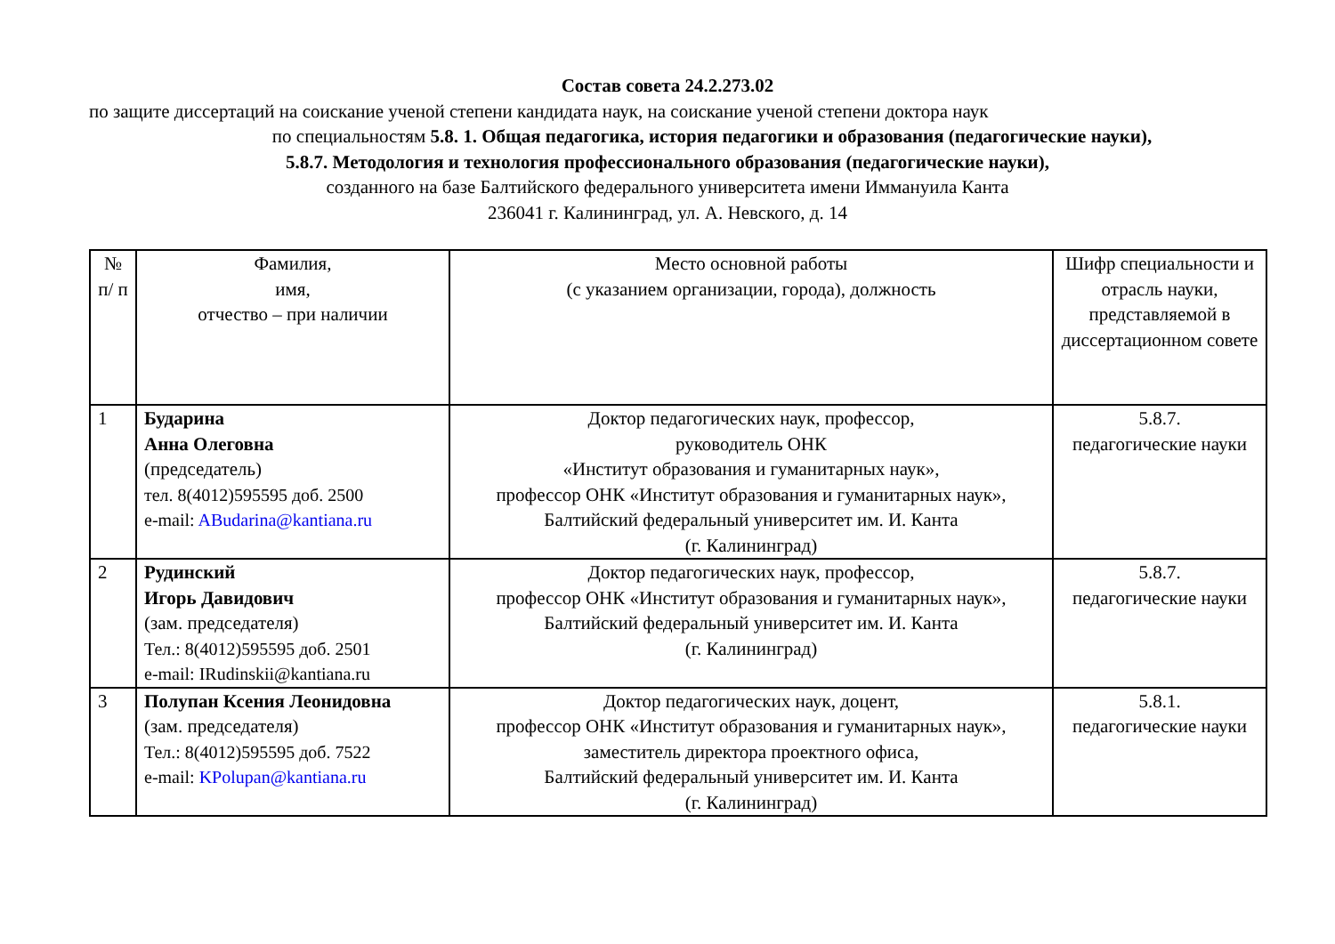Состав совета 24.2.273.02
по защите диссертаций на соискание ученой степени кандидата наук, на соискание ученой степени доктора наук
по специальностям 5.8. 1. Общая педагогика, история педагогики и образования (педагогические науки),
5.8.7. Методология и технология профессионального образования (педагогические науки),
созданного на базе Балтийского федерального университета имени Иммануила Канта
236041 г. Калининград, ул. А. Невского, д. 14
| № п/ п | Фамилия, имя, отчество – при наличии | Место основной работы (с указанием организации, города), должность | Шифр специальности и отрасль науки, представляемой в диссертационном совете |
| --- | --- | --- | --- |
| 1 | Бударина Анна Олеговна (председатель) тел. 8(4012)595595 доб. 2500 e-mail: ABudarina@kantiana.ru | Доктор педагогических наук, профессор, руководитель ОНК «Институт образования и гуманитарных наук», профессор ОНК «Институт образования и гуманитарных наук», Балтийский федеральный университет им. И. Канта (г. Калининград) | 5.8.7. педагогические науки |
| 2 | Рудинский Игорь Давидович (зам. председателя) Тел.: 8(4012)595595 доб. 2501 e-mail: IRudinskii@kantiana.ru | Доктор педагогических наук, профессор, профессор ОНК «Институт образования и гуманитарных наук», Балтийский федеральный университет им. И. Канта (г. Калининград) | 5.8.7. педагогические науки |
| 3 | Полупан Ксения Леонидовна (зам. председателя) Тел.: 8(4012)595595 доб. 7522 e-mail: KPolupan@kantiana.ru | Доктор педагогических наук, доцент, профессор ОНК «Институт образования и гуманитарных наук», заместитель директора проектного офиса, Балтийский федеральный университет им. И. Канта (г. Калининград) | 5.8.1. педагогические науки |